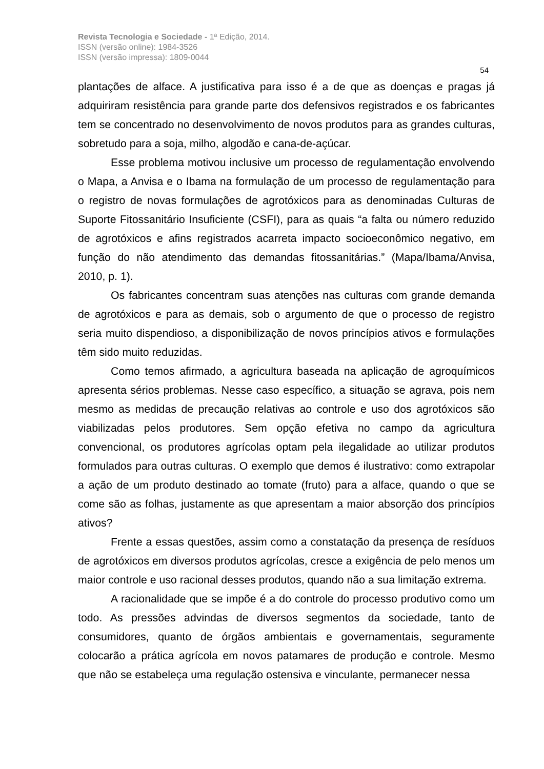Revista Tecnologia e Sociedade - 1ª Edição, 2014.
ISSN (versão online): 1984-3526
ISSN (versão impressa): 1809-0044
54
plantações de alface. A justificativa para isso é a de que as doenças e pragas já adquiriram resistência para grande parte dos defensivos registrados e os fabricantes tem se concentrado no desenvolvimento de novos produtos para as grandes culturas, sobretudo para a soja, milho, algodão e cana-de-açúcar.
Esse problema motivou inclusive um processo de regulamentação envolvendo o Mapa, a Anvisa e o Ibama na formulação de um processo de regulamentação para o registro de novas formulações de agrotóxicos para as denominadas Culturas de Suporte Fitossanitário Insuficiente (CSFI), para as quais “a falta ou número reduzido de agrotóxicos e afins registrados acarreta impacto socioeconômico negativo, em função do não atendimento das demandas fitossanitárias.” (Mapa/Ibama/Anvisa, 2010, p. 1).
Os fabricantes concentram suas atenções nas culturas com grande demanda de agrotóxicos e para as demais, sob o argumento de que o processo de registro seria muito dispendioso, a disponibilização de novos princípios ativos e formulações têm sido muito reduzidas.
Como temos afirmado, a agricultura baseada na aplicação de agroquímicos apresenta sérios problemas. Nesse caso específico, a situação se agrava, pois nem mesmo as medidas de precaução relativas ao controle e uso dos agrotóxicos são viabilizadas pelos produtores. Sem opção efetiva no campo da agricultura convencional, os produtores agrícolas optam pela ilegalidade ao utilizar produtos formulados para outras culturas. O exemplo que demos é ilustrativo: como extrapolar a ação de um produto destinado ao tomate (fruto) para a alface, quando o que se come são as folhas, justamente as que apresentam a maior absorção dos princípios ativos?
Frente a essas questões, assim como a constatação da presença de resíduos de agrotóxicos em diversos produtos agrícolas, cresce a exigência de pelo menos um maior controle e uso racional desses produtos, quando não a sua limitação extrema.
A racionalidade que se impõe é a do controle do processo produtivo como um todo. As pressões advindas de diversos segmentos da sociedade, tanto de consumidores, quanto de órgãos ambientais e governamentais, seguramente colocarão a prática agrícola em novos patamares de produção e controle. Mesmo que não se estabeleça uma regulação ostensiva e vinculante, permanecer nessa